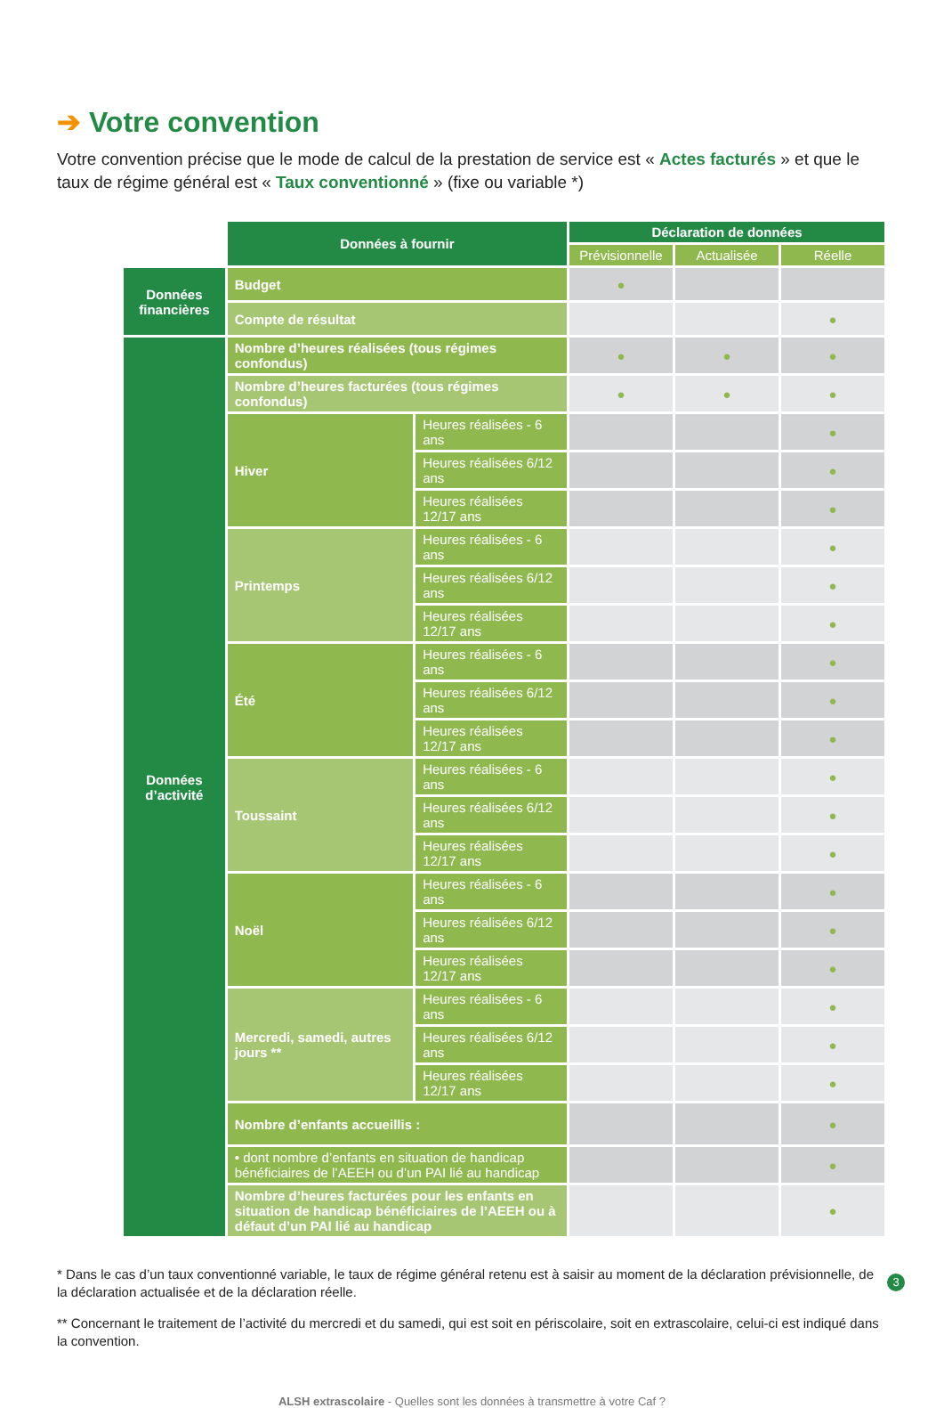➔ Votre convention
Votre convention précise que le mode de calcul de la prestation de service est « Actes facturés » et que le taux de régime général est « Taux conventionné » (fixe ou variable *)
| | Données à fournir | | Déclaration de données | | |
| | | | Prévisionnelle | Actualisée | Réelle |
| Données financières | Budget | | ● | | |
| | Compte de résultat | | | | ● |
| Données d’activité | Nombre d’heures réalisées (tous régimes confondus) | | ● | ● | ● |
| | Nombre d’heures facturées (tous régimes confondus) | | ● | ● | ● |
| | Hiver | Heures réalisées - 6 ans | | | ● |
| | | Heures réalisées 6/12 ans | | | ● |
| | | Heures réalisées 12/17 ans | | | ● |
| | Printemps | Heures réalisées - 6 ans | | | ● |
| | | Heures réalisées 6/12 ans | | | ● |
| | | Heures réalisées 12/17 ans | | | ● |
| | Été | Heures réalisées - 6 ans | | | ● |
| | | Heures réalisées 6/12 ans | | | ● |
| | | Heures réalisées 12/17 ans | | | ● |
| | Toussaint | Heures réalisées - 6 ans | | | ● |
| | | Heures réalisées 6/12 ans | | | ● |
| | | Heures réalisées 12/17 ans | | | ● |
| | Noël | Heures réalisées - 6 ans | | | ● |
| | | Heures réalisées 6/12 ans | | | ● |
| | | Heures réalisées 12/17 ans | | | ● |
| | Mercredi, samedi, autres jours ** | Heures réalisées - 6 ans | | | ● |
| | | Heures réalisées 6/12 ans | | | ● |
| | | Heures réalisées 12/17 ans | | | ● |
| | Nombre d’enfants accueillis : | | | | ● |
| | • dont nombre d’enfants en situation de handicap bénéficiaires de l’AEEH ou d’un PAI lié au handicap | | | | ● |
| | Nombre d’heures facturées pour les enfants en situation de handicap bénéficiaires de l’AEEH ou à défaut d’un PAI lié au handicap | | | | ● |
* Dans le cas d’un taux conventionné variable, le taux de régime général retenu est à saisir au moment de la déclaration prévisionnelle, de la déclaration actualisée et de la déclaration réelle.
** Concernant le traitement de l’activité du mercredi et du samedi, qui est soit en périscolaire, soit en extrascolaire, celui-ci est indiqué dans la convention.
ALSH extrascolaire - Quelles sont les données à transmettre à votre Caf ?
3